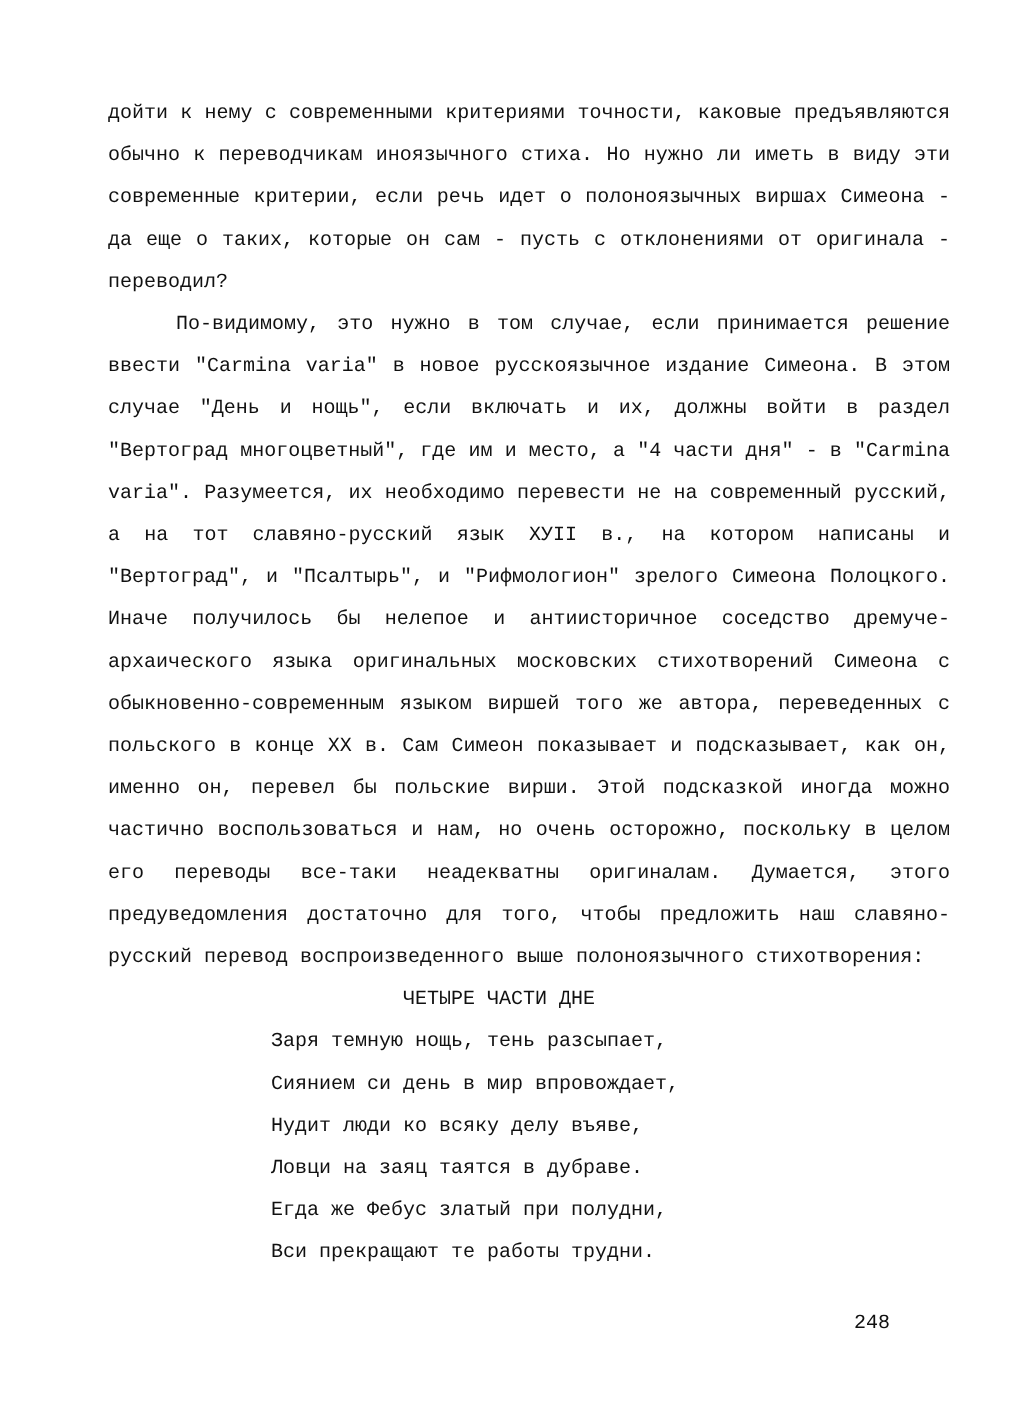дойти к нему с современными критериями точности, каковые предъявляются обычно к переводчикам иноязычного стиха. Но нужно ли иметь в виду эти современные критерии, если речь идет о полоноязычных виршах Симеона - да еще о таких, которые он сам - пусть с отклонениями от оригинала - переводил?
По-видимому, это нужно в том случае, если принимается решение ввести "Carmina varia" в новое русскоязычное издание Симеона. В этом случае "День и нощь", если включать и их, должны войти в раздел "Вертоград многоцветный", где им и место, а "4 части дня" - в "Carmina varia". Разумеется, их необходимо перевести не на современный русский, а на тот славяно-русский язык ХУII в., на котором написаны и "Вертоград", и "Псалтырь", и "Рифмологион" зрелого Симеона Полоцкого. Иначе получилось бы нелепое и антиисторичное соседство дремуче-архаического языка оригинальных московских стихотворений Симеона с обыкновенно-современным языком виршей того же автора, переведенных с польского в конце ХХ в. Сам Симеон показывает и подсказывает, как он, именно он, перевел бы польские вирши. Этой подсказкой иногда можно частично воспользоваться и нам, но очень осторожно, поскольку в целом его переводы все-таки неадекватны оригиналам. Думается, этого предуведомления достаточно для того, чтобы предложить наш славяно-русский перевод воспроизведенного выше полоноязычного стихотворения:
ЧЕТЫРЕ ЧАСТИ ДНЕ
Заря темную нощь, тень разсыпает,
Сиянием си день в мир впровождает,
Нудит люди ко всяку делу въяве,
Ловци на заяц таятся в дубраве.
Егда же Фебус златый при полудни,
Вси прекращают те работы трудни.
248